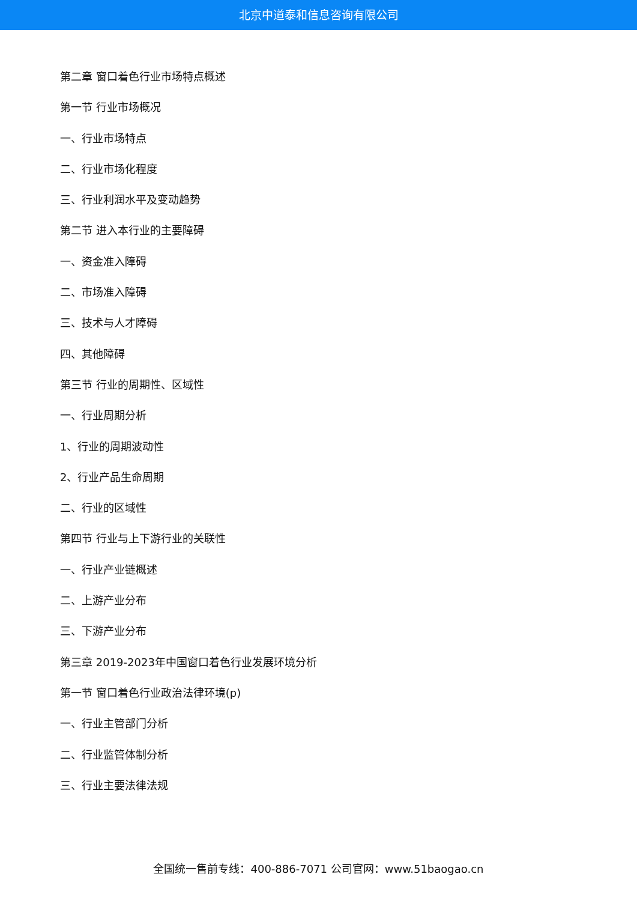北京中道泰和信息咨询有限公司
第二章 窗口着色行业市场特点概述
第一节 行业市场概况
一、行业市场特点
二、行业市场化程度
三、行业利润水平及变动趋势
第二节 进入本行业的主要障碍
一、资金准入障碍
二、市场准入障碍
三、技术与人才障碍
四、其他障碍
第三节 行业的周期性、区域性
一、行业周期分析
1、行业的周期波动性
2、行业产品生命周期
二、行业的区域性
第四节 行业与上下游行业的关联性
一、行业产业链概述
二、上游产业分布
三、下游产业分布
第三章 2019-2023年中国窗口着色行业发展环境分析
第一节 窗口着色行业政治法律环境(p)
一、行业主管部门分析
二、行业监管体制分析
三、行业主要法律法规
全国统一售前专线：400-886-7071 公司官网：www.51baogao.cn